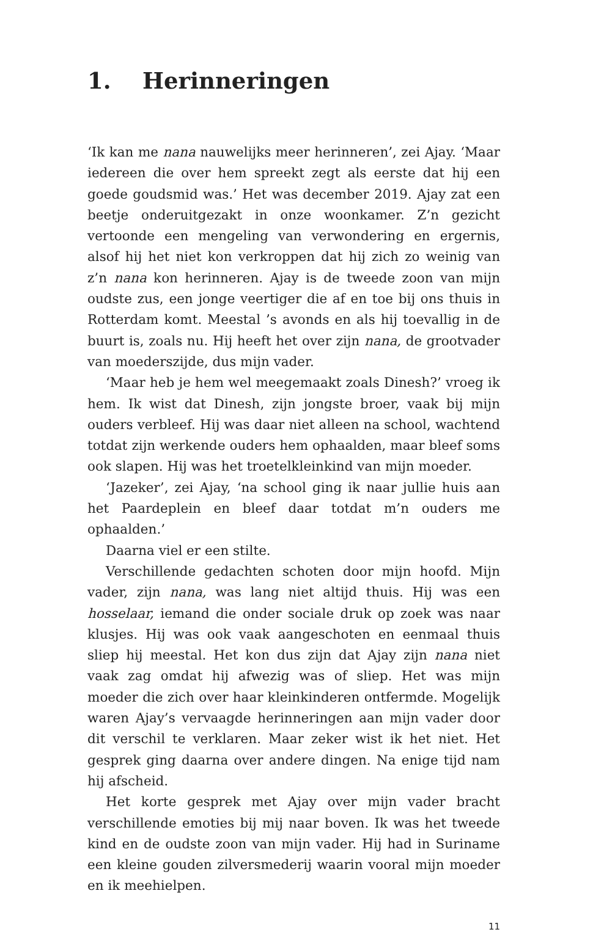1. Herinneringen
‘Ik kan me nana nauwelijks meer herinneren’, zei Ajay. ‘Maar iedereen die over hem spreekt zegt als eerste dat hij een goede goudsmid was.’ Het was december 2019. Ajay zat een beetje onderuitgezakt in onze woonkamer. Z’n gezicht vertoonde een mengeling van verwondering en ergernis, alsof hij het niet kon verkroppen dat hij zich zo weinig van z’n nana kon herinneren. Ajay is de tweede zoon van mijn oudste zus, een jonge veertiger die af en toe bij ons thuis in Rotterdam komt. Meestal ’s avonds en als hij toevallig in de buurt is, zoals nu. Hij heeft het over zijn nana, de grootvader van moederszijde, dus mijn vader.
‘Maar heb je hem wel meegemaakt zoals Dinesh?’ vroeg ik hem. Ik wist dat Dinesh, zijn jongste broer, vaak bij mijn ouders verbleef. Hij was daar niet alleen na school, wachtend totdat zijn werkende ouders hem ophaalden, maar bleef soms ook slapen. Hij was het troetelkleinkind van mijn moeder.
‘Jazeker’, zei Ajay, ‘na school ging ik naar jullie huis aan het Paardeplein en bleef daar totdat m’n ouders me ophaalden.’
Daarna viel er een stilte.
Verschillende gedachten schoten door mijn hoofd. Mijn vader, zijn nana, was lang niet altijd thuis. Hij was een hosselaar, iemand die onder sociale druk op zoek was naar klusjes. Hij was ook vaak aangeschoten en eenmaal thuis sliep hij meestal. Het kon dus zijn dat Ajay zijn nana niet vaak zag omdat hij afwezig was of sliep. Het was mijn moeder die zich over haar kleinkinderen ontfermde. Mogelijk waren Ajay’s vervaagde herinneringen aan mijn vader door dit verschil te verklaren. Maar zeker wist ik het niet. Het gesprek ging daarna over andere dingen. Na enige tijd nam hij afscheid.
Het korte gesprek met Ajay over mijn vader bracht verschillende emoties bij mij naar boven. Ik was het tweede kind en de oudste zoon van mijn vader. Hij had in Suriname een kleine gouden zilversmederij waarin vooral mijn moeder en ik meehielpen.
11